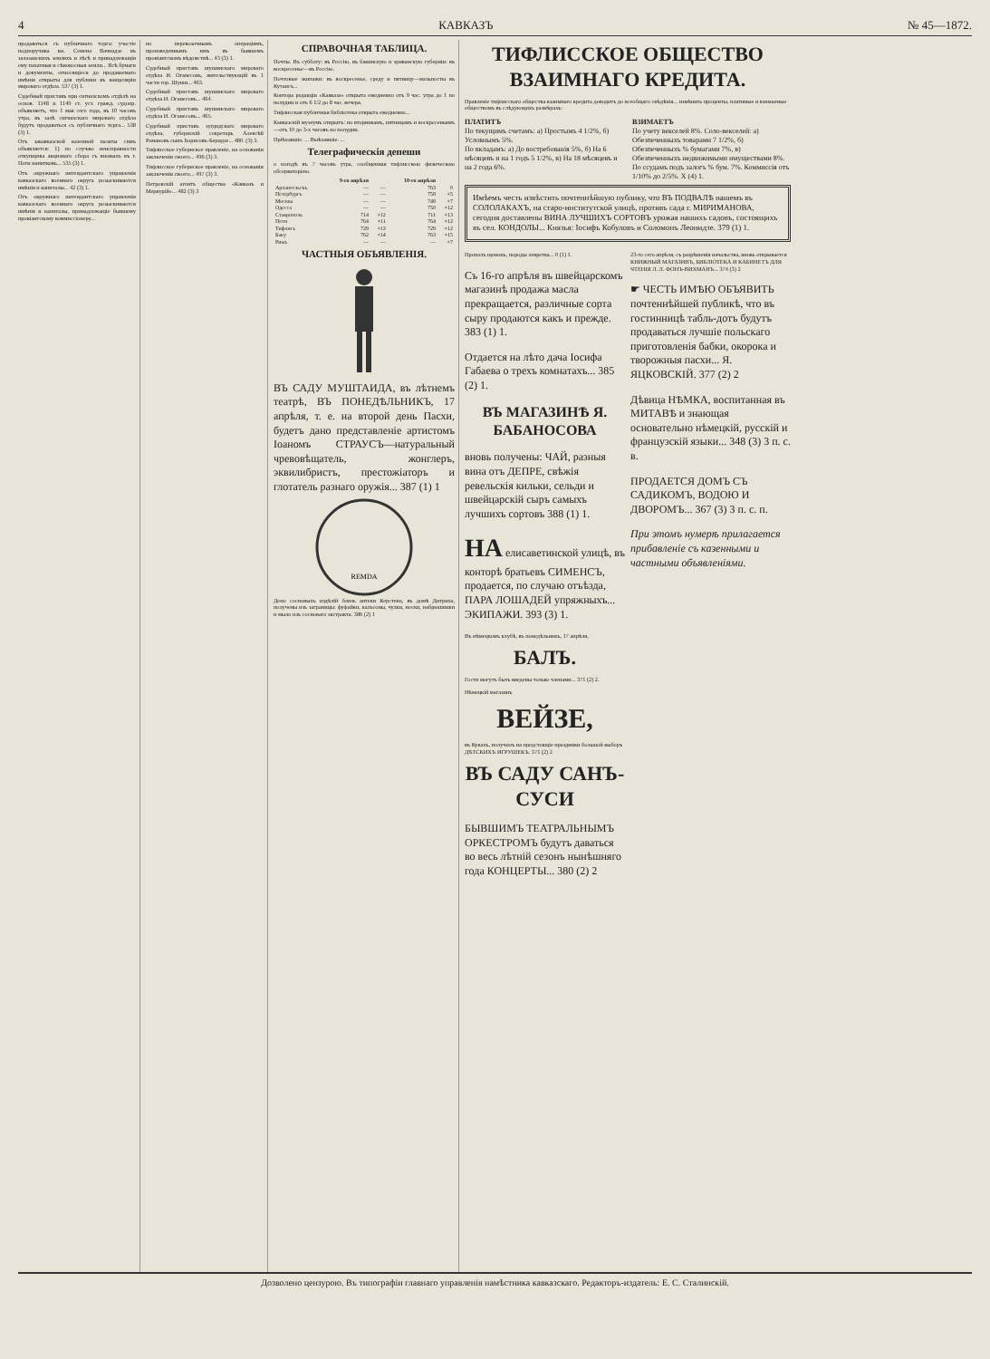4 КАВКАЗЪ № 45—1872.
продаваться съ публичнаго торга: участіе подпоручика кн. Семена Вачнадзе въ залазанскихъ земляхъ и лѣсѣ и принадлежащія ему пахатныя и сѣнокосныя земли... Всѣ бумаги и документы, относящіеся до продаваемаго имѣнія открыты для публики въ канцеляріи мироваго отдѣла. 537 (3) 1.
Судебный приставъ при сигнахскомъ отдѣлѣ на основ. 1148 и 1149 ст. уст. гражд. судопр. объявляетъ, что 1 мая сего года, въ 10 часовъ утра, въ залѣ сигнахскаго мироваго отдѣла будутъ продаваться съ публичнаго торга... 538 (3) 1.
Отъ закавказской казенной палаты симъ объявляется: 1) по случаю неисправности откупщика акцизнаго сбора съ вновыхъ въ г. Поти напитковъ... 535 (3) 1.
Отъ окружнаго интендантскаго управленія кавказскаго военнаго округа розыскиваются имѣнія и капиталы... 42 (3) 1.
Отъ окружнаго интендантскаго управленія кавказскаго военнаго округа розыскиваются имѣнія и капиталы, принадлежащіе бывшему провіантскому коммиссіонеру...
по перевозочнымъ операціямъ, произведеннымъ имъ въ бывшемъ провіантскомъ вѣдомствѣ... 43 (3) 1.
Судебный приставъ шушинскаго мироваго отдѣла И. Огапесовъ, жительствующій въ 1 части гор. Шуши... 463.
Судебный приставъ шушинскаго мироваго отдѣла И. Оганесовъ... 464.
Судебный приставъ шушинскаго мироваго отдѣла И. Оганесовъ... 465.
Судебный приставъ зугдидскаго мироваго отдѣла, губернскій секретарь Алексѣй Романовъ сынъ Борисовъ-Беридзе... 480. (3) 3.
Тифлисское губернское правленіе, на основаніи заключенія своего... 496 (3) 3.
Тифлисское губернское правленіе, на основаніи заключенія своего... 497 (3) 3.
Петровскій агентъ общества «Кавказъ и Меркурій»... 482 (3) 3
СПРАВОЧНАЯ ТАБЛИЦА.
Почты. Въ субботу: въ Россію, въ бакинскую и эриванскую губерніи: въ воскресенье—въ Россію.
Почтовые экипажи: въ воскресенье, среду и пятницу—мальпосты въ Кутаисъ...
Контора редакціи «Кавказа» открыта ежедневно отъ 9 час. утра до 1 по полудни и отъ 6 1/2 до 8 час. вечера.
Тифлисская публичная библіотека открыта ежедневно...
Кавказскій музеумъ открытъ: по вторникамъ, пятницамъ и воскресеньямъ—отъ 10 до 3-х часовъ по полудни.
Пріѣхавшіе. ... Выѣхавшіе. ...
Телеграфическія депеши
о погодѣ въ 7 часовъ утра, сообщенная тифлисскою физическою обсерваторіею.
| | 9-го апрѣля | | 10-го апрѣля | |
| --- | --- | --- | --- | --- |
| Архангельскъ | — | — | 763 | 0 |
| Петербургъ | — | — | 758 | +5 |
| Москва | — | — | 748 | +7 |
| Одесса | — | — | 750 | +12 |
| Ставрополь | 714 | +12 | 711 | +13 |
| Поти | 764 | +11 | 764 | +12 |
| Тифлисъ | 729 | +13 | 729 | +12 |
| Баку | 762 | +14 | 763 | +15 |
| Римъ | — | — | — | +7 |
ЧАСТНЫЯ ОБЪЯВЛЕНІЯ.
ВЪ САДУ МУШТАИДА, въ лѣтнемъ театрѣ, ВЪ ПОНЕДѢЛЬНИКЪ, 17 апрѣля, т. е. на второй день Пасхи, будетъ дано представленіе артистомъ Іоаномъ СТРАУСЪ—натуральный чревовѣщатель, жонглеръ, эквилибристъ, престожіаторъ и глотатель разнаго оружія... 387 (1) 1
REMDA
Депо сосновыхъ издѣлій близъ аптеки Керстена, въ домѣ Дитриха, получены изъ заграницы: фуфайки, кальсоны, чулки, носки, набрюшники и мыло изъ сосноваго экстракта. 386 (2) 1
ТИФЛИССКОЕ ОБЩЕСТВО ВЗАИМНАГО КРЕДИТА.
Правленіе тифлисскаго общества взаимнаго кредита доводитъ до всеобщаго свѣдѣнія... измѣнить проценты, платимые и взимаемые обществомъ въ слѣдующихъ размѣрахъ:
ПЛАТИТЪ
По текущимъ счетамъ: а) Простымъ 4 1/2%, б) Условнымъ 5%.
По вкладамъ: а) До востребованія 5%, б) На 6 мѣсяцевъ и на 1 годъ 5 1/2%, в) На 18 мѣсяцевъ и на 2 года 6%.
ВЗИМАЕТЪ
По учету векселей 8%. Соло-векселей: а) Обезпеченныхъ товарами 7 1/2%, б) Обезпеченныхъ % бумагами 7%, в) Обезпеченныхъ недвижимыми имуществами 8%. По ссудамъ подъ залогъ % бум. 7%. Коммиссія отъ 1/10% до 2/5%. X (4) 1.
Имѣемъ честь извѣстить почтеннѣйшую публику, что ВЪ ПОДВАЛѢ нашемъ въ СОЛОЛАКАХЪ, на старо-институтской улицѣ, противъ сада г. МИРИМАНОВА, сегодня доставлены ВИНА ЛУЧШИХЪ СОРТОВЪ урожая нашихъ садовъ, состоящихъ въ сел. КОНДОЛЫ... Князья: Іосифъ Кобуловъ и Соломонъ Леонидзе. 379 (1) 1.
Пропалъ щенокъ, породы левретка... 0 (1) 1.
Съ 16-го апрѣля въ швейцарскомъ магазинѣ продажа масла прекращается, различные сорта сыру продаются какъ и прежде. 383 (1) 1.
Отдается на лѣто дача Іосифа Габаева о трехъ комнатахъ... 385 (2) 1.
ВЪ МАГАЗИНѢ Я. БАБАНОСОВА
вновь получены: ЧАЙ, разныя вина отъ ДЕПРЕ, свѣжія ревельскія кильки, сельди и швейцарскій сыръ самыхъ лучшихъ сортовъ 388 (1) 1.
НА елисаветинской улицѣ, въ конторѣ братьевъ СИМЕНСЪ, продается, по случаю отъѣзда, ПАРА ЛОШАДЕЙ упряжныхъ... ЭКИПАЖИ. 393 (3) 1.
Въ нѣмецкомъ клубѣ, въ понедѣльникъ, 17 апрѣля,
БАЛЪ.
Гости могутъ быть введены только членами... 371 (2) 2.
Нѣмецкій магазинъ
ВЕЙЗЕ,
въ Кукахъ, получилъ на предстоящіе праздники большой выборъ ДѢТСКИХЪ ИГРУШЕКЪ. 371 (2) 2
ВЪ САДУ САНЪ-СУСИ
БЫВШИМЪ ТЕАТРАЛЬНЫМЪ ОРКЕСТРОМЪ будутъ даваться во весь лѣтній сезонъ нынѣшняго года КОНЦЕРТЫ... 380 (2) 2
23-го сего апрѣля, съ разрѣшенія начальства, вновь открывается КНИЖНЫЙ МАГАЗИНЪ, БИБЛІОТЕКА И КАБИНЕТЪ ДЛЯ ЧТЕНІЯ Л. Л. ФОНЪ-ВИХМАНЪ... 374 (3) 2
☛ ЧЕСТЬ ИМѢЮ ОБЪЯВИТЬ почтеннѣйшей публикѣ, что въ гостинницѣ табль-дотъ будутъ продаваться лучшіе польскаго приготовленія бабки, окорока и творожныя пасхи... Я. ЯЦКОВСКІЙ. 377 (2) 2
Дѣвица НѢМКА, воспитанная въ МИТАВѢ и знающая основательно нѣмецкій, русскій и французскій языки... 348 (3) 3 п. с. в.
ПРОДАЕТСЯ ДОМЪ СЪ САДИКОМЪ, ВОДОЮ И ДВОРОМЪ... 367 (3) 3 п. с. п.
При этомъ нумерѣ прилагается прибавленіе съ казенными и частными объявленіями.
Дозволено цензурою. Въ типографіи главнаго управленія намѣстника кавказскаго. Редакторъ-издатель: Е. С. Сталинскій.